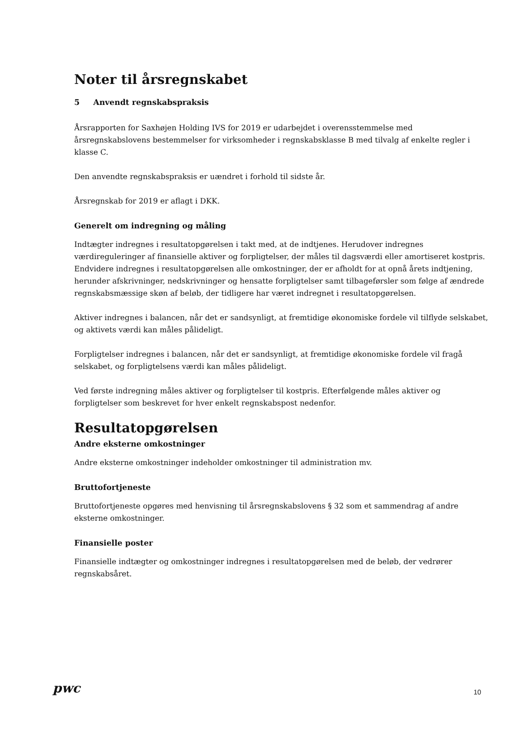Noter til årsregnskabet
5 Anvendt regnskabspraksis
Årsrapporten for Saxhøjen Holding IVS for 2019 er udarbejdet i overensstemmelse med årsregnskabslovens bestemmelser for virksomheder i regnskabsklasse B med tilvalg af enkelte regler i klasse C.
Den anvendte regnskabspraksis er uændret i forhold til sidste år.
Årsregnskab for 2019 er aflagt i DKK.
Generelt om indregning og måling
Indtægter indregnes i resultatopgørelsen i takt med, at de indtjenes. Herudover indregnes værdireguleringer af finansielle aktiver og forpligtelser, der måles til dagsværdi eller amortiseret kostpris. Endvidere indregnes i resultatopgørelsen alle omkostninger, der er afholdt for at opnå årets indtjening, herunder afskrivninger, nedskrivninger og hensatte forpligtelser samt tilbageførsler som følge af ændrede regnskabsmæssige skøn af beløb, der tidligere har været indregnet i resultatopgørelsen.
Aktiver indregnes i balancen, når det er sandsynligt, at fremtidige økonomiske fordele vil tilflyde selskabet, og aktivets værdi kan måles pålideligt.
Forpligtelser indregnes i balancen, når det er sandsynligt, at fremtidige økonomiske fordele vil fragå selskabet, og forpligtelsens værdi kan måles pålideligt.
Ved første indregning måles aktiver og forpligtelser til kostpris. Efterfølgende måles aktiver og forpligtelser som beskrevet for hver enkelt regnskabspost nedenfor.
Resultatopgørelsen
Andre eksterne omkostninger
Andre eksterne omkostninger indeholder omkostninger til administration mv.
Bruttofortjeneste
Bruttofortjeneste opgøres med henvisning til årsregnskabslovens § 32 som et sammendrag af andre eksterne omkostninger.
Finansielle poster
Finansielle indtægter og omkostninger indregnes i resultatopgørelsen med de beløb, der vedrører regnskabsåret.
pwc 10